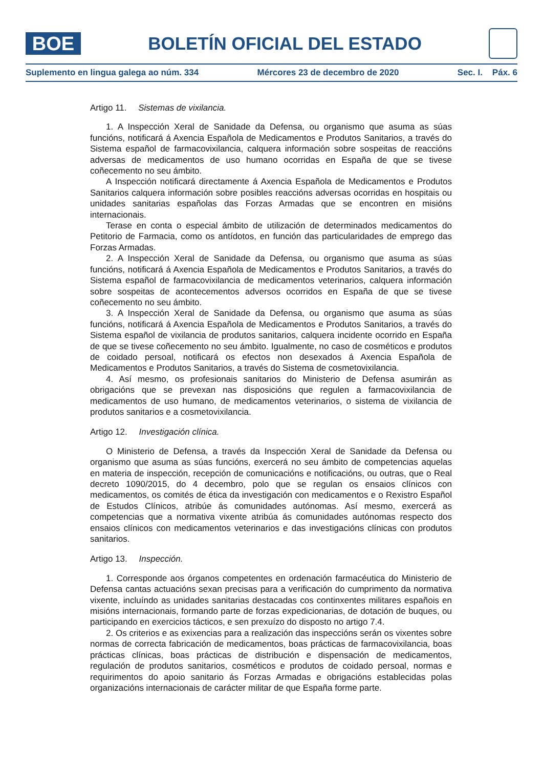BOE
BOLETÍN OFICIAL DEL ESTADO
Suplemento en lingua galega ao núm. 334 Mércores 23 de decembro de 2020 Sec. I. Páx. 6
Artigo 11. Sistemas de vixilancia.
1. A Inspección Xeral de Sanidade da Defensa, ou organismo que asuma as súas funcións, notificará á Axencia Española de Medicamentos e Produtos Sanitarios, a través do Sistema español de farmacovixilancia, calquera información sobre sospeitas de reaccións adversas de medicamentos de uso humano ocorridas en España de que se tivese coñecemento no seu ámbito.
A Inspección notificará directamente á Axencia Española de Medicamentos e Produtos Sanitarios calquera información sobre posibles reaccións adversas ocorridas en hospitais ou unidades sanitarias españolas das Forzas Armadas que se encontren en misións internacionais.
Terase en conta o especial ámbito de utilización de determinados medicamentos do Petitorio de Farmacia, como os antídotos, en función das particularidades de emprego das Forzas Armadas.
2. A Inspección Xeral de Sanidade da Defensa, ou organismo que asuma as súas funcións, notificará á Axencia Española de Medicamentos e Produtos Sanitarios, a través do Sistema español de farmacovixilancia de medicamentos veterinarios, calquera información sobre sospeitas de acontecementos adversos ocorridos en España de que se tivese coñecemento no seu ámbito.
3. A Inspección Xeral de Sanidade da Defensa, ou organismo que asuma as súas funcións, notificará á Axencia Española de Medicamentos e Produtos Sanitarios, a través do Sistema español de vixilancia de produtos sanitarios, calquera incidente ocorrido en España de que se tivese coñecemento no seu ámbito. Igualmente, no caso de cosméticos e produtos de coidado persoal, notificará os efectos non desexados á Axencia Española de Medicamentos e Produtos Sanitarios, a través do Sistema de cosmetovixilancia.
4. Así mesmo, os profesionais sanitarios do Ministerio de Defensa asumirán as obrigacións que se prevexan nas disposicións que regulen a farmacovixilancia de medicamentos de uso humano, de medicamentos veterinarios, o sistema de vixilancia de produtos sanitarios e a cosmetovixilancia.
Artigo 12. Investigación clínica.
O Ministerio de Defensa, a través da Inspección Xeral de Sanidade da Defensa ou organismo que asuma as súas funcións, exercerá no seu ámbito de competencias aquelas en materia de inspección, recepción de comunicacións e notificacións, ou outras, que o Real decreto 1090/2015, do 4 decembro, polo que se regulan os ensaios clínicos con medicamentos, os comités de ética da investigación con medicamentos e o Rexistro Español de Estudos Clínicos, atribúe ás comunidades autónomas. Así mesmo, exercerá as competencias que a normativa vixente atribúa ás comunidades autónomas respecto dos ensaios clínicos con medicamentos veterinarios e das investigacións clínicas con produtos sanitarios.
Artigo 13. Inspección.
1. Corresponde aos órganos competentes en ordenación farmacéutica do Ministerio de Defensa cantas actuacións sexan precisas para a verificación do cumprimento da normativa vixente, incluíndo as unidades sanitarias destacadas cos continxentes militares españois en misións internacionais, formando parte de forzas expedicionarias, de dotación de buques, ou participando en exercicios tácticos, e sen prexuízo do disposto no artigo 7.4.
2. Os criterios e as exixencias para a realización das inspeccións serán os vixentes sobre normas de correcta fabricación de medicamentos, boas prácticas de farmacovixilancia, boas prácticas clínicas, boas prácticas de distribución e dispensación de medicamentos, regulación de produtos sanitarios, cosméticos e produtos de coidado persoal, normas e requirimentos do apoio sanitario ás Forzas Armadas e obrigacións establecidas polas organizacións internacionais de carácter militar de que España forme parte.